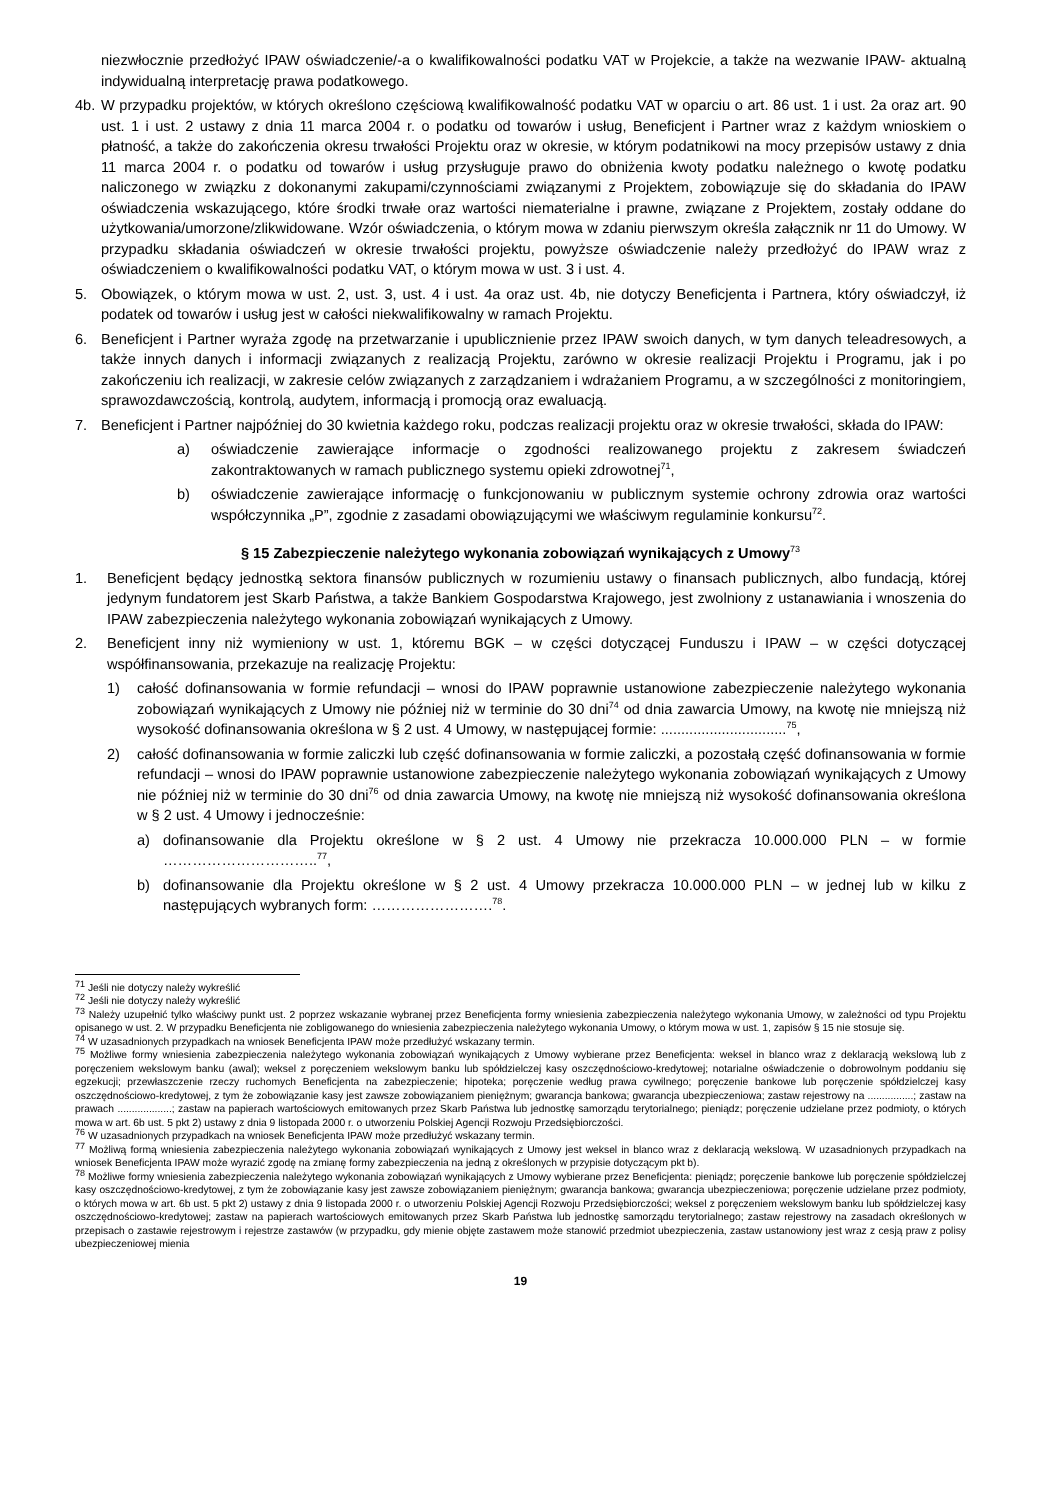niezwłocznie przedłożyć IPAW oświadczenie/-a o kwalifikowalności podatku VAT w Projekcie, a także na wezwanie IPAW- aktualną indywidualną interpretację prawa podatkowego.
4b. W przypadku projektów, w których określono częściową kwalifikowalność podatku VAT w oparciu o art. 86 ust. 1 i ust. 2a oraz art. 90 ust. 1 i ust. 2 ustawy z dnia 11 marca 2004 r. o podatku od towarów i usług, Beneficjent i Partner wraz z każdym wnioskiem o płatność, a także do zakończenia okresu trwałości Projektu oraz w okresie, w którym podatnikowi na mocy przepisów ustawy z dnia 11 marca 2004 r. o podatku od towarów i usług przysługuje prawo do obniżenia kwoty podatku należnego o kwotę podatku naliczonego w związku z dokonanymi zakupami/czynnościami związanymi z Projektem, zobowiązuje się do składania do IPAW oświadczenia wskazującego, które środki trwałe oraz wartości niematerialne i prawne, związane z Projektem, zostały oddane do użytkowania/umorzone/zlikwidowane. Wzór oświadczenia, o którym mowa w zdaniu pierwszym określa załącznik nr 11 do Umowy. W przypadku składania oświadczeń w okresie trwałości projektu, powyższe oświadczenie należy przedłożyć do IPAW wraz z oświadczeniem o kwalifikowalności podatku VAT, o którym mowa w ust. 3 i ust. 4.
5. Obowiązek, o którym mowa w ust. 2, ust. 3, ust. 4 i ust. 4a oraz ust. 4b, nie dotyczy Beneficjenta i Partnera, który oświadczył, iż podatek od towarów i usług jest w całości niekwalifikowalny w ramach Projektu.
6. Beneficjent i Partner wyraża zgodę na przetwarzanie i upublicznienie przez IPAW swoich danych, w tym danych teleadresowych, a także innych danych i informacji związanych z realizacją Projektu, zarówno w okresie realizacji Projektu i Programu, jak i po zakończeniu ich realizacji, w zakresie celów związanych z zarządzaniem i wdrażaniem Programu, a w szczególności z monitoringiem, sprawozdawczością, kontrolą, audytem, informacją i promocją oraz ewaluacją.
7. Beneficjent i Partner najpóźniej do 30 kwietnia każdego roku, podczas realizacji projektu oraz w okresie trwałości, składa do IPAW:
a) oświadczenie zawierające informacje o zgodności realizowanego projektu z zakresem świadczeń zakontraktowanych w ramach publicznego systemu opieki zdrowotnej<sup>71</sup>,
b) oświadczenie zawierające informację o funkcjonowaniu w publicznym systemie ochrony zdrowia oraz wartości współczynnika „P”, zgodnie z zasadami obowiązującymi we właściwym regulaminie konkursu<sup>72</sup>.
§ 15 Zabezpieczenie należytego wykonania zobowiązań wynikających z Umowy<sup>73</sup>
1. Beneficjent będący jednostką sektora finansów publicznych w rozumieniu ustawy o finansach publicznych, albo fundacją, której jedynym fundatorem jest Skarb Państwa, a także Bankiem Gospodarstwa Krajowego, jest zwolniony z ustanawiania i wnoszenia do IPAW zabezpieczenia należytego wykonania zobowiązań wynikających z Umowy.
2. Beneficjent inny niż wymieniony w ust. 1, któremu BGK – w części dotyczącej Funduszu i IPAW – w części dotyczącej współfinansowania, przekazuje na realizację Projektu:
1) całość dofinansowania w formie refundacji – wnosi do IPAW poprawnie ustanowione zabezpieczenie należytego wykonania zobowiązań wynikających z Umowy nie później niż w terminie do 30 dni<sup>74</sup> od dnia zawarcia Umowy, na kwotę nie mniejszą niż wysokość dofinansowania określona w § 2 ust. 4 Umowy, w następującej formie: ...............................<sup>75</sup>,
2) całość dofinansowania w formie zaliczki lub część dofinansowania w formie zaliczki, a pozostałą część dofinansowania w formie refundacji – wnosi do IPAW poprawnie ustanowione zabezpieczenie należytego wykonania zobowiązań wynikających z Umowy nie później niż w terminie do 30 dni<sup>76</sup> od dnia zawarcia Umowy, na kwotę nie mniejszą niż wysokość dofinansowania określona w § 2 ust. 4 Umowy i jednocześnie:
a) dofinansowanie dla Projektu określone w § 2 ust. 4 Umowy nie przekracza 10.000.000 PLN – w formie …………………………..<sup>77</sup>,
b) dofinansowanie dla Projektu określone w § 2 ust. 4 Umowy przekracza 10.000.000 PLN – w jednej lub w kilku z następujących wybranych form: …………………….<sup>78</sup>.
<sup>71</sup> Jeśli nie dotyczy należy wykreślić
<sup>72</sup> Jeśli nie dotyczy należy wykreślić
<sup>73</sup> Należy uzupełnić tylko właściwy punkt ust. 2 poprzez wskazanie wybranej przez Beneficjenta formy wniesienia zabezpieczenia należytego wykonania Umowy, w zależności od typu Projektu opisanego w ust. 2. W przypadku Beneficjenta nie zobligowanego do wniesienia zabezpieczenia należytego wykonania Umowy, o którym mowa w ust. 1, zapisów § 15 nie stosuje się.
<sup>74</sup> W uzasadnionych przypadkach na wniosek Beneficjenta IPAW może przedłużyć wskazany termin.
<sup>75</sup> Możliwe formy wniesienia zabezpieczenia należytego wykonania zobowiązań wynikających z Umowy wybierane przez Beneficjenta: weksel in blanco wraz z deklaracją wekslową lub z poręczeniem wekslowym banku (awal); weksel z poręczeniem wekslowym banku lub spółdzielczej kasy oszczędnościowo-kredytowej; notarialne oświadczenie o dobrowolnym poddaniu się egzekucji; przewłaszczenie rzeczy ruchomych Beneficjenta na zabezpieczenie; hipoteka; poręczenie według prawa cywilnego; poręczenie bankowe lub poręczenie spółdzielczej kasy oszczędnościowo-kredytowej, z tym że zobowiązanie kasy jest zawsze zobowiązaniem pieniężnym; gwarancja bankowa; gwarancja ubezpieczeniowa; zastaw rejestrowy na ................; zastaw na prawach ...................; zastaw na papierach wartościowych emitowanych przez Skarb Państwa lub jednostkę samorządu terytorialnego; pieniądz; poręczenie udzielane przez podmioty, o których mowa w art. 6b ust. 5 pkt 2) ustawy z dnia 9 listopada 2000 r. o utworzeniu Polskiej Agencji Rozwoju Przedsiębiorczości.
<sup>76</sup> W uzasadnionych przypadkach na wniosek Beneficjenta IPAW może przedłużyć wskazany termin.
<sup>77</sup> Możliwą formą wniesienia zabezpieczenia należytego wykonania zobowiązań wynikających z Umowy jest weksel in blanco wraz z deklaracją wekslową. W uzasadnionych przypadkach na wniosek Beneficjenta IPAW może wyrazić zgodę na zmianę formy zabezpieczenia na jedną z określonych w przypisie dotyczącym pkt b).
<sup>78</sup> Możliwe formy wniesienia zabezpieczenia należytego wykonania zobowiązań wynikających z Umowy wybierane przez Beneficjenta: pieniądz; poręczenie bankowe lub poręczenie spółdzielczej kasy oszczędnościowo-kredytowej, z tym że zobowiązanie kasy jest zawsze zobowiązaniem pieniężnym; gwarancja bankowa; gwarancja ubezpieczeniowa; poręczenie udzielane przez podmioty, o których mowa w art. 6b ust. 5 pkt 2) ustawy z dnia 9 listopada 2000 r. o utworzeniu Polskiej Agencji Rozwoju Przedsiębiorczości; weksel z poręczeniem wekslowym banku lub spółdzielczej kasy oszczędnościowo-kredytowej; zastaw na papierach wartościowych emitowanych przez Skarb Państwa lub jednostkę samorządu terytorialnego; zastaw rejestrowy na zasadach określonych w przepisach o zastawie rejestrowym i rejestrze zastawów (w przypadku, gdy mienie objęte zastawem może stanowić przedmiot ubezpieczenia, zastaw ustanowiony jest wraz z cesją praw z polisy ubezpieczeniowej mienia
19